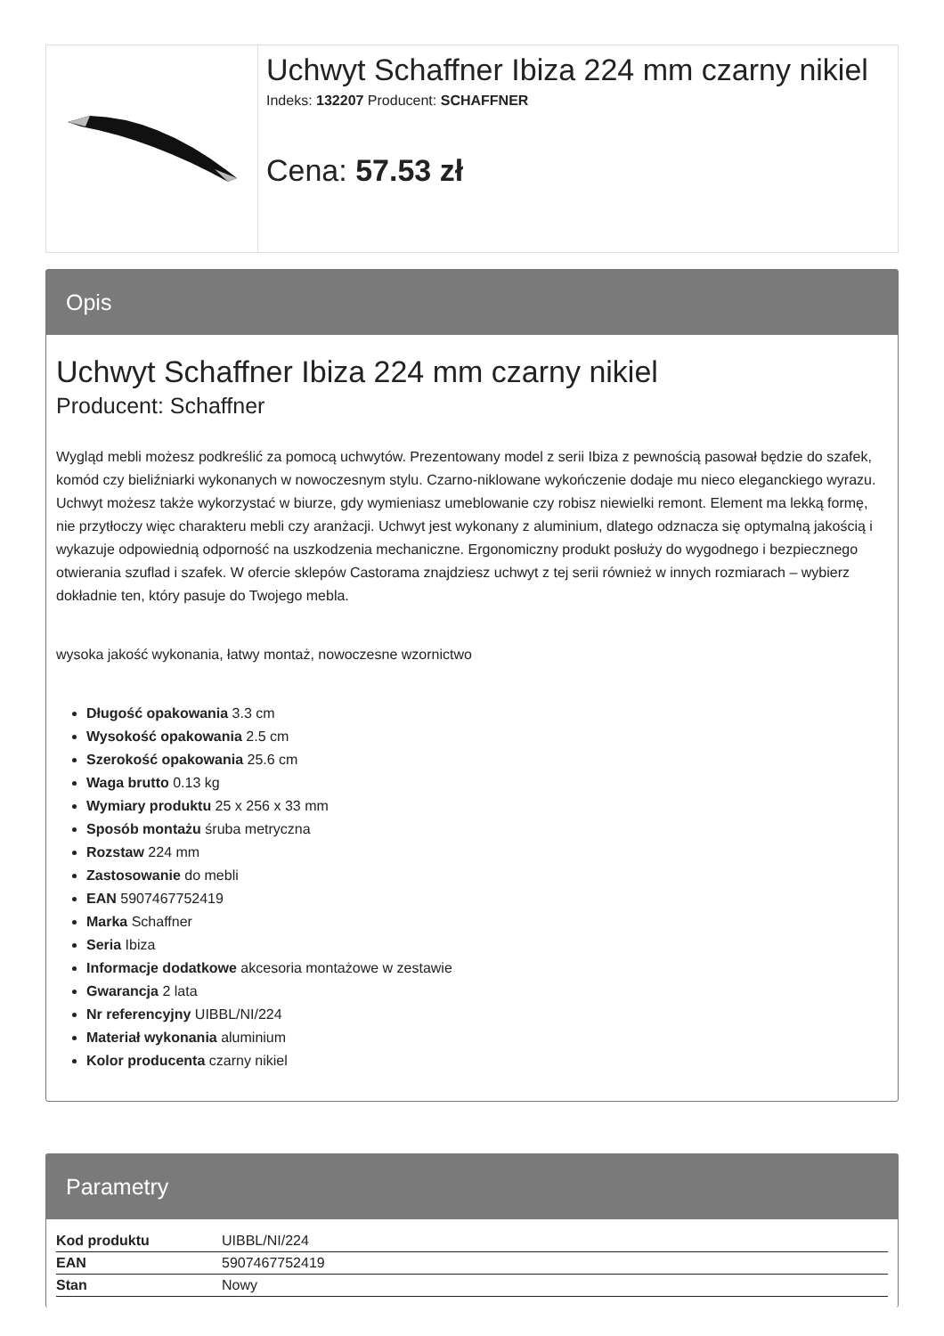Uchwyt Schaffner Ibiza 224 mm czarny nikiel
Indeks: 132207 Producent: SCHAFFNER
Cena: 57.53 zł
Opis
Uchwyt Schaffner Ibiza 224 mm czarny nikiel
Producent: Schaffner
Wygląd mebli możesz podkreślić za pomocą uchwytów. Prezentowany model z serii Ibiza z pewnością pasował będzie do szafek, komód czy bieliźniarki wykonanych w nowoczesnym stylu. Czarno-niklowane wykończenie dodaje mu nieco eleganckiego wyrazu. Uchwyt możesz także wykorzystać w biurze, gdy wymieniasz umeblowanie czy robisz niewielki remont. Element ma lekką formę, nie przytłoczy więc charakteru mebli czy aranżacji. Uchwyt jest wykonany z aluminium, dlatego odznacza się optymalną jakością i wykazuje odpowiednią odporność na uszkodzenia mechaniczne. Ergonomiczny produkt posłuży do wygodnego i bezpiecznego otwierania szuflad i szafek. W ofercie sklepów Castorama znajdziesz uchwyt z tej serii również w innych rozmiarach – wybierz dokładnie ten, który pasuje do Twojego mebla.
wysoka jakość wykonania, łatwy montaż, nowoczesne wzornictwo
Długość opakowania 3.3 cm
Wysokość opakowania 2.5 cm
Szerokość opakowania 25.6 cm
Waga brutto 0.13 kg
Wymiary produktu 25 x 256 x 33 mm
Sposób montażu śruba metryczna
Rozstaw 224 mm
Zastosowanie do mebli
EAN 5907467752419
Marka Schaffner
Seria Ibiza
Informacje dodatkowe akcesoria montażowe w zestawie
Gwarancja 2 lata
Nr referencyjny UIBBL/NI/224
Materiał wykonania aluminium
Kolor producenta czarny nikiel
Parametry
| Kod produktu | UIBBL/NI/224 |
| EAN | 5907467752419 |
| Stan | Nowy |